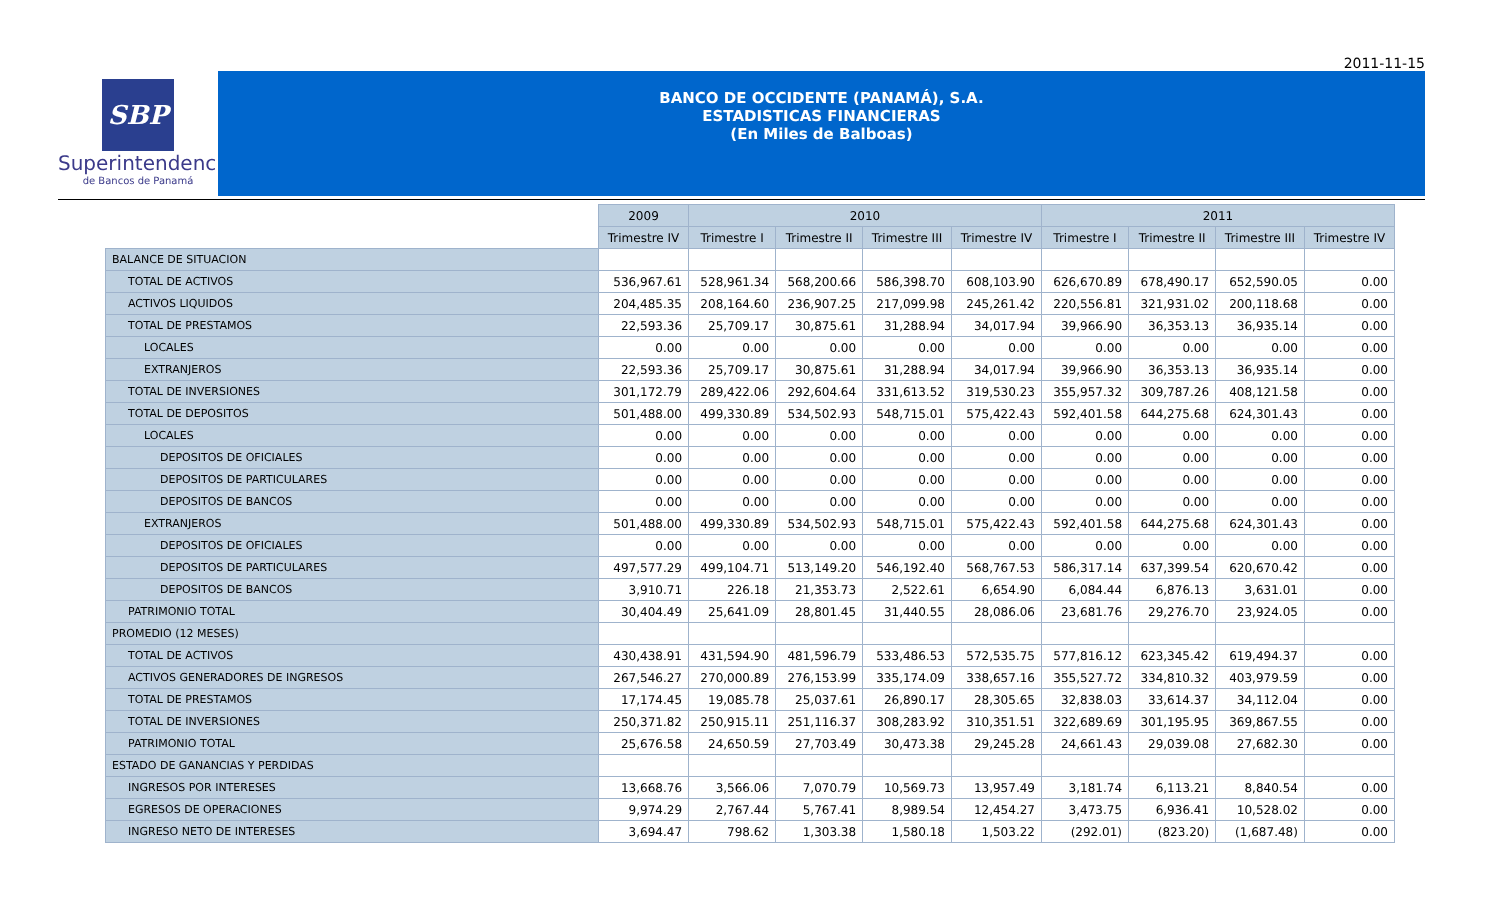2011-11-15
SBP
Superintendencia
de Bancos de Panamá
BANCO DE OCCIDENTE (PANAMÁ), S.A.
ESTADISTICAS FINANCIERAS
(En Miles de Balboas)
| | 2009 | 2010 | | | | 2011 | | | |
| --- | --- | --- | --- | --- | --- | --- | --- | --- | --- |
| | Trimestre IV | Trimestre I | Trimestre II | Trimestre III | Trimestre IV | Trimestre I | Trimestre II | Trimestre III | Trimestre IV |
| BALANCE DE SITUACION | | | | | | | | | |
| TOTAL DE ACTIVOS | 536,967.61 | 528,961.34 | 568,200.66 | 586,398.70 | 608,103.90 | 626,670.89 | 678,490.17 | 652,590.05 | 0.00 |
| ACTIVOS LIQUIDOS | 204,485.35 | 208,164.60 | 236,907.25 | 217,099.98 | 245,261.42 | 220,556.81 | 321,931.02 | 200,118.68 | 0.00 |
| TOTAL DE PRESTAMOS | 22,593.36 | 25,709.17 | 30,875.61 | 31,288.94 | 34,017.94 | 39,966.90 | 36,353.13 | 36,935.14 | 0.00 |
| LOCALES | 0.00 | 0.00 | 0.00 | 0.00 | 0.00 | 0.00 | 0.00 | 0.00 | 0.00 |
| EXTRANJEROS | 22,593.36 | 25,709.17 | 30,875.61 | 31,288.94 | 34,017.94 | 39,966.90 | 36,353.13 | 36,935.14 | 0.00 |
| TOTAL DE INVERSIONES | 301,172.79 | 289,422.06 | 292,604.64 | 331,613.52 | 319,530.23 | 355,957.32 | 309,787.26 | 408,121.58 | 0.00 |
| TOTAL DE DEPOSITOS | 501,488.00 | 499,330.89 | 534,502.93 | 548,715.01 | 575,422.43 | 592,401.58 | 644,275.68 | 624,301.43 | 0.00 |
| LOCALES | 0.00 | 0.00 | 0.00 | 0.00 | 0.00 | 0.00 | 0.00 | 0.00 | 0.00 |
| DEPOSITOS DE OFICIALES | 0.00 | 0.00 | 0.00 | 0.00 | 0.00 | 0.00 | 0.00 | 0.00 | 0.00 |
| DEPOSITOS DE PARTICULARES | 0.00 | 0.00 | 0.00 | 0.00 | 0.00 | 0.00 | 0.00 | 0.00 | 0.00 |
| DEPOSITOS DE BANCOS | 0.00 | 0.00 | 0.00 | 0.00 | 0.00 | 0.00 | 0.00 | 0.00 | 0.00 |
| EXTRANJEROS | 501,488.00 | 499,330.89 | 534,502.93 | 548,715.01 | 575,422.43 | 592,401.58 | 644,275.68 | 624,301.43 | 0.00 |
| DEPOSITOS DE OFICIALES | 0.00 | 0.00 | 0.00 | 0.00 | 0.00 | 0.00 | 0.00 | 0.00 | 0.00 |
| DEPOSITOS DE PARTICULARES | 497,577.29 | 499,104.71 | 513,149.20 | 546,192.40 | 568,767.53 | 586,317.14 | 637,399.54 | 620,670.42 | 0.00 |
| DEPOSITOS DE BANCOS | 3,910.71 | 226.18 | 21,353.73 | 2,522.61 | 6,654.90 | 6,084.44 | 6,876.13 | 3,631.01 | 0.00 |
| PATRIMONIO TOTAL | 30,404.49 | 25,641.09 | 28,801.45 | 31,440.55 | 28,086.06 | 23,681.76 | 29,276.70 | 23,924.05 | 0.00 |
| PROMEDIO (12 MESES) | | | | | | | | | |
| TOTAL DE ACTIVOS | 430,438.91 | 431,594.90 | 481,596.79 | 533,486.53 | 572,535.75 | 577,816.12 | 623,345.42 | 619,494.37 | 0.00 |
| ACTIVOS GENERADORES DE INGRESOS | 267,546.27 | 270,000.89 | 276,153.99 | 335,174.09 | 338,657.16 | 355,527.72 | 334,810.32 | 403,979.59 | 0.00 |
| TOTAL DE PRESTAMOS | 17,174.45 | 19,085.78 | 25,037.61 | 26,890.17 | 28,305.65 | 32,838.03 | 33,614.37 | 34,112.04 | 0.00 |
| TOTAL DE INVERSIONES | 250,371.82 | 250,915.11 | 251,116.37 | 308,283.92 | 310,351.51 | 322,689.69 | 301,195.95 | 369,867.55 | 0.00 |
| PATRIMONIO TOTAL | 25,676.58 | 24,650.59 | 27,703.49 | 30,473.38 | 29,245.28 | 24,661.43 | 29,039.08 | 27,682.30 | 0.00 |
| ESTADO DE GANANCIAS Y PERDIDAS | | | | | | | | | |
| INGRESOS POR INTERESES | 13,668.76 | 3,566.06 | 7,070.79 | 10,569.73 | 13,957.49 | 3,181.74 | 6,113.21 | 8,840.54 | 0.00 |
| EGRESOS DE OPERACIONES | 9,974.29 | 2,767.44 | 5,767.41 | 8,989.54 | 12,454.27 | 3,473.75 | 6,936.41 | 10,528.02 | 0.00 |
| INGRESO NETO DE INTERESES | 3,694.47 | 798.62 | 1,303.38 | 1,580.18 | 1,503.22 | (292.01) | (823.20) | (1,687.48) | 0.00 |